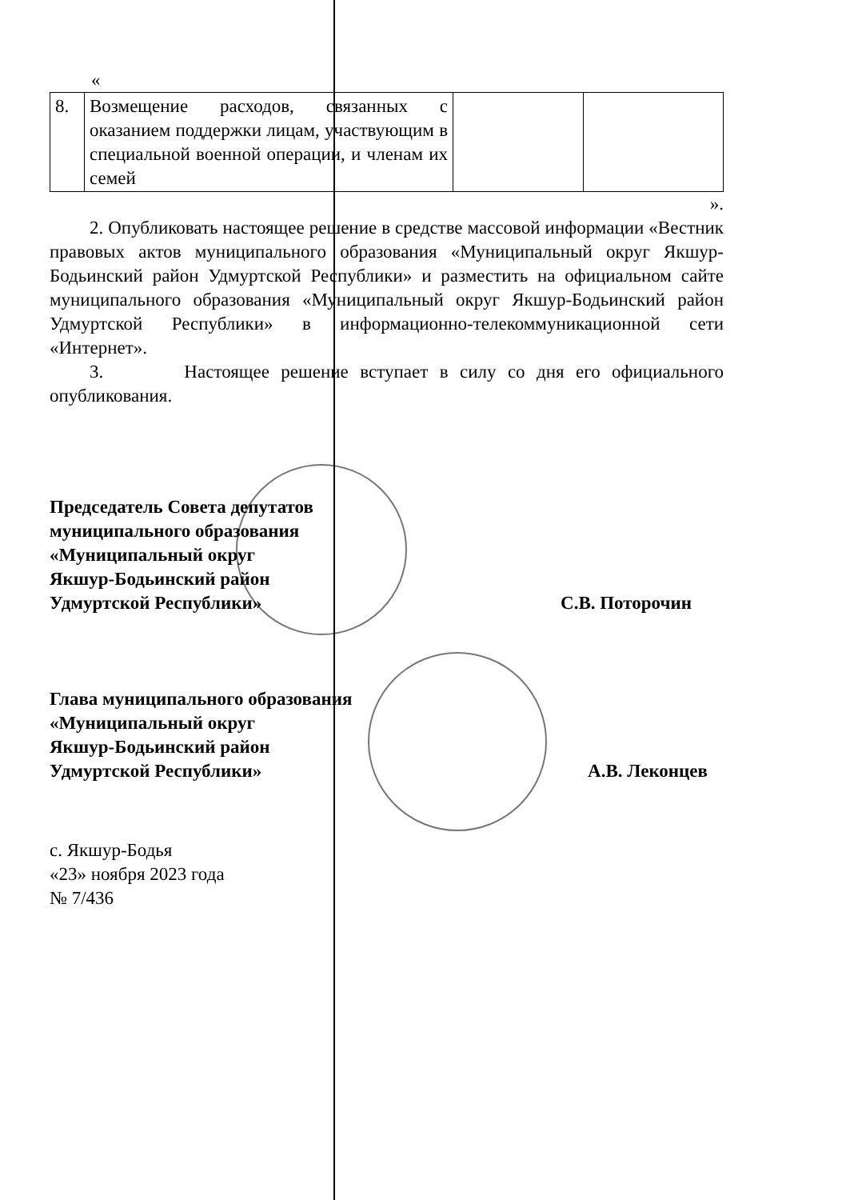«
| 8. | Возмещение расходов, связанных с оказанием поддержки лицам, участвующим в специальной военной операции, и членам их семей | | |
».
2. Опубликовать настоящее решение в средстве массовой информации «Вестник правовых актов муниципального образования «Муниципальный округ Якшур-Бодьинский район Удмуртской Республики» и разместить на официальном сайте муниципального образования «Муниципальный округ Якшур-Бодьинский район Удмуртской Республики» в информационно-телекоммуникационной сети «Интернет».
3. Настоящее решение вступает в силу со дня его официального опубликования.
Председатель Совета депутатов
муниципального образования
«Муниципальный округ
Якшур-Бодьинский район
Удмуртской Республики»
С.В. Поторочин
Глава муниципального образования
«Муниципальный округ
Якшур-Бодьинский район
Удмуртской Республики»
А.В. Леконцев
с. Якшур-Бодья
«23» ноября 2023 года
№ 7/436